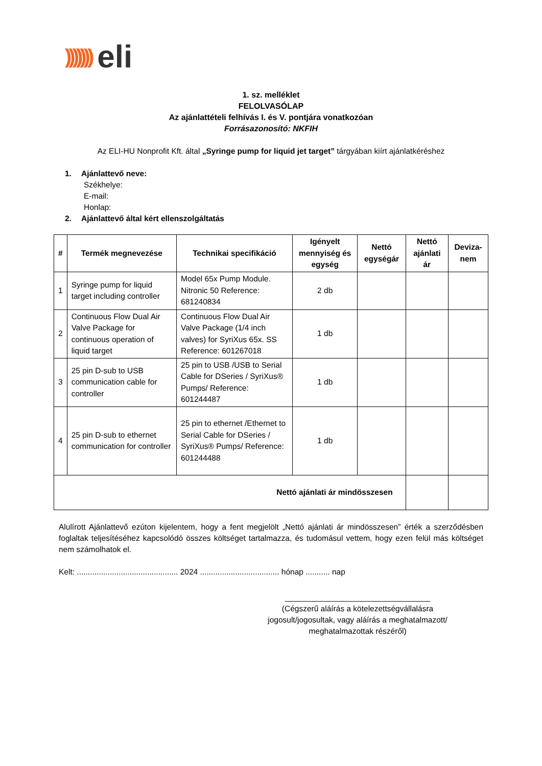))))))) eli
1. sz. melléklet
FELOLVASÓLAP
Az ajánlattételi felhívás I. és V. pontjára vonatkozóan
Forrásazonosító: NKFIH
Az ELI-HU Nonprofit Kft. által „Syringe pump for liquid jet target” tárgyában kiírt ajánlatkéréshez
1. Ajánlattevő neve:
Székhelye:
E-mail:
Honlap:
2. Ajánlattevő által kért ellenszolgáltatás
| # | Termék megnevezése | Technikai specifikáció | Igényelt mennyiség és egység | Nettó egységár | Nettó ajánlati ár | Deviza-nem |
| --- | --- | --- | --- | --- | --- | --- |
| 1 | Syringe pump for liquid target including controller | Model 65x Pump Module. Nitronic 50 Reference: 681240834 | 2 db | | | |
| 2 | Continuous Flow Dual Air Valve Package for continuous operation of liquid target | Continuous Flow Dual Air Valve Package (1/4 inch valves) for SyriXus 65x. SS Reference: 601267018 | 1 db | | | |
| 3 | 25 pin D-sub to USB communication cable for controller | 25 pin to USB /USB to Serial Cable for DSeries / SyriXus® Pumps/ Reference: 601244487 | 1 db | | | |
| 4 | 25 pin D-sub to ethernet communication for controller | 25 pin to ethernet /Ethernet to Serial Cable for DSeries / SyriXus® Pumps/ Reference: 601244488 | 1 db | | | |
| Nettó ajánlati ár mindösszesen | | | | | | |
Alulírott Ajánlattevő ezúton kijelentem, hogy a fent megjelölt „Nettó ajánlati ár mindösszesen” érték a szerződésben foglaltak teljesítéséhez kapcsolódó összes költséget tartalmazza, és tudomásul vettem, hogy ezen felül más költséget nem számolhatok el.
Kelt: .............................................. 2024 .................................... hónap ........... nap
_________________________________
(Cégszerű aláírás a kötelezettségvállalásra jogosult/jogosultak, vagy aláírás a meghatalmazott/ meghatalmazottak részéről)